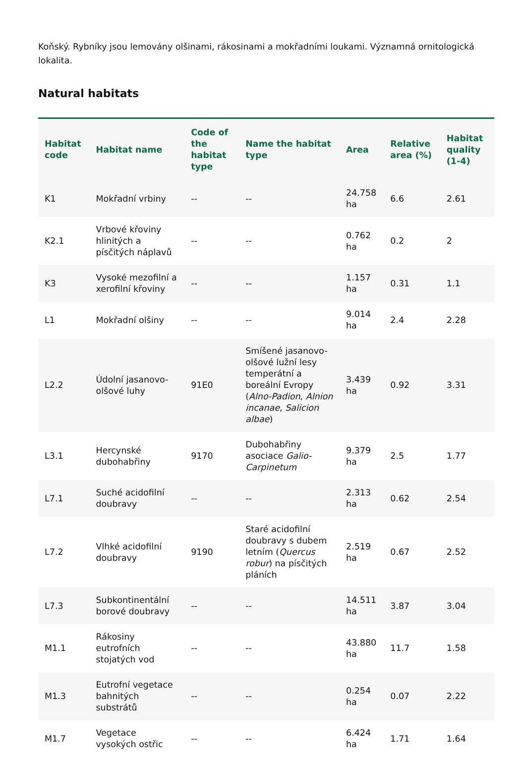Koňský. Rybníky jsou lemovány olšinami, rákosinami a mokřadními loukami. Významná ornitologická lokalita.
Natural habitats
| Habitat code | Habitat name | Code of the habitat type | Name the habitat type | Area | Relative area (%) | Habitat quality (1-4) |
| --- | --- | --- | --- | --- | --- | --- |
| K1 | Mokřadní vrbiny | -- | -- | 24.758 ha | 6.6 | 2.61 |
| K2.1 | Vrbové křoviny hlinitých a písčitých náplavů | -- | -- | 0.762 ha | 0.2 | 2 |
| K3 | Vysoké mezofilní a xerofilní křoviny | -- | -- | 1.157 ha | 0.31 | 1.1 |
| L1 | Mokřadní olšiny | -- | -- | 9.014 ha | 2.4 | 2.28 |
| L2.2 | Údolní jasanovo-olšové luhy | 91E0 | Smíšené jasanovo-olšové lužní lesy temperátní a boreální Evropy ( Alno-Padion , Alnion incanae , Salicion albae ) | 3.439 ha | 0.92 | 3.31 |
| L3.1 | Hercynské dubohabřiny | 9170 | Dubohabřiny asociace Galio-Carpinetum | 9.379 ha | 2.5 | 1.77 |
| L7.1 | Suché acidofilní doubravy | -- | -- | 2.313 ha | 0.62 | 2.54 |
| L7.2 | Vlhké acidofilní doubravy | 9190 | Staré acidofilní doubravy s dubem letním ( Quercus robur ) na písčitých pláních | 2.519 ha | 0.67 | 2.52 |
| L7.3 | Subkontinentální borové doubravy | -- | -- | 14.511 ha | 3.87 | 3.04 |
| M1.1 | Rákosiny eutrofních stojatých vod | -- | -- | 43.880 ha | 11.7 | 1.58 |
| M1.3 | Eutrofní vegetace bahnitých substrátů | -- | -- | 0.254 ha | 0.07 | 2.22 |
| M1.7 | Vegetace vysokých ostřic | -- | -- | 6.424 ha | 1.71 | 1.64 |